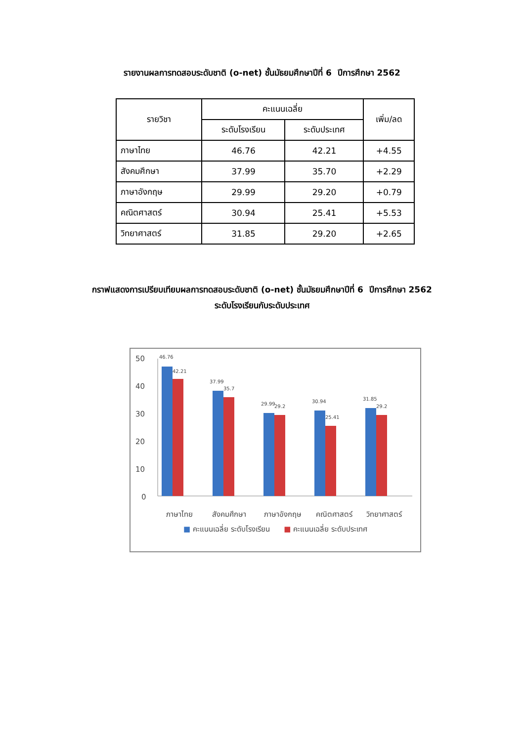รายงานผลการทดสอบระดับชาติ (o-net) ชั้นมัธยมศึกษาปีที่ 6 ปีการศึกษา 2562
| รายวิชา | คะแนนเฉลี่ย | | เพิ่ม/ลด |
| --- | --- | --- | --- |
| | ระดับโรงเรียน | ระดับประเทศ | |
| ภาษาไทย | 46.76 | 42.21 | +4.55 |
| สังคมศึกษา | 37.99 | 35.70 | +2.29 |
| ภาษาอังกฤษ | 29.99 | 29.20 | +0.79 |
| คณิตศาสตร์ | 30.94 | 25.41 | +5.53 |
| วิทยาศาสตร์ | 31.85 | 29.20 | +2.65 |
กราฟแสดงการเปรียบเทียบผลการทดสอบระดับชาติ (o-net) ชั้นมัธยมศึกษาปีที่ 6 ปีการศึกษา 2562
ระดับโรงเรียนกับระดับประเทศ
50
40
30
20
10
0
46.76
42.21
37.99
35.7
29.99
29.2
30.94
25.41
31.85
29.2
ภาษาไทย
สังคมศึกษา
ภาษาอังกฤษ
คณิตศาสตร์
วิทยาศาสตร์
■ คะแนนเฉลี่ย ระดับโรงเรียน ■ คะแนนเฉลี่ย ระดับประเทศ